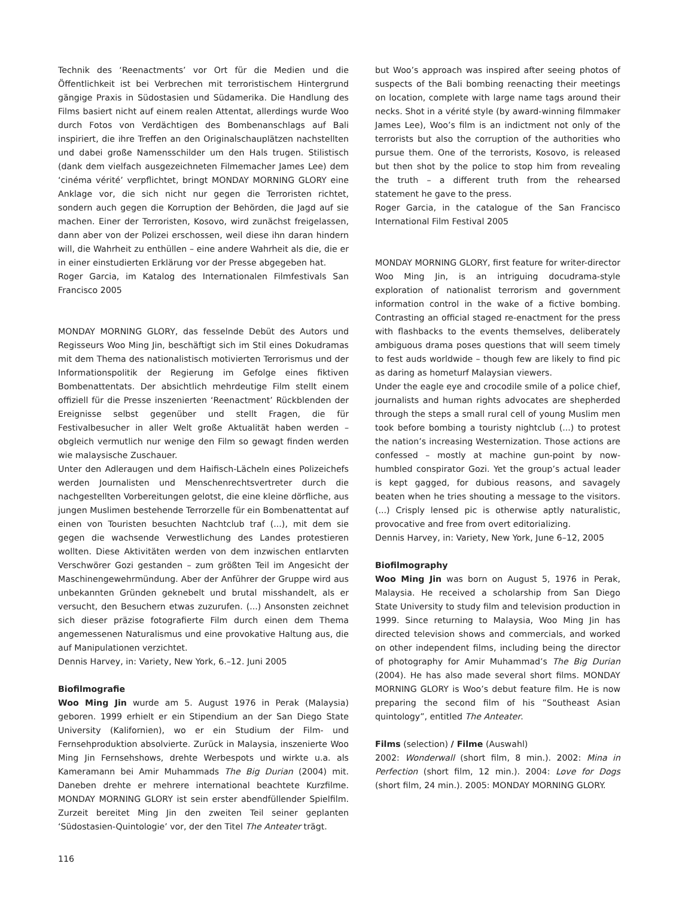Technik des ‘Reenactments’ vor Ort für die Medien und die Öffentlichkeit ist bei Verbrechen mit terroristischem Hintergrund gängige Praxis in Südostasien und Südamerika. Die Handlung des Films basiert nicht auf einem realen Attentat, allerdings wurde Woo durch Fotos von Verdächtigen des Bombenanschlags auf Bali inspiriert, die ihre Treffen an den Originalschauplätzen nachstellten und dabei große Namensschilder um den Hals trugen. Stilistisch (dank dem vielfach ausgezeichneten Filmemacher James Lee) dem ‘cinéma vérité’ verpflichtet, bringt MONDAY MORNING GLORY eine Anklage vor, die sich nicht nur gegen die Terroristen richtet, sondern auch gegen die Korruption der Behörden, die Jagd auf sie machen. Einer der Terroristen, Kosovo, wird zunächst freigelassen, dann aber von der Polizei erschossen, weil diese ihn daran hindern will, die Wahrheit zu enthüllen – eine andere Wahrheit als die, die er in einer einstudierten Erklärung vor der Presse abgegeben hat.
Roger Garcia, im Katalog des Internationalen Filmfestivals San Francisco 2005
MONDAY MORNING GLORY, das fesselnde Debüt des Autors und Regisseurs Woo Ming Jin, beschäftigt sich im Stil eines Dokudramas mit dem Thema des nationalistisch motivierten Terrorismus und der Informationspolitik der Regierung im Gefolge eines fiktiven Bombenattentats. Der absichtlich mehrdeutige Film stellt einem offiziell für die Presse inszenierten ‘Reenactment’ Rückblenden der Ereignisse selbst gegenüber und stellt Fragen, die für Festivalbesucher in aller Welt große Aktualität haben werden – obgleich vermutlich nur wenige den Film so gewagt finden werden wie malaysische Zuschauer.
Unter den Adleraugen und dem Haifisch-Lächeln eines Polizeichefs werden Journalisten und Menschenrechtsvertreter durch die nachgestellten Vorbereitungen gelotst, die eine kleine dörfliche, aus jungen Muslimen bestehende Terrorzelle für ein Bombenattentat auf einen von Touristen besuchten Nachtclub traf (...), mit dem sie gegen die wachsende Verwestlichung des Landes protestieren wollten. Diese Aktivitäten werden von dem inzwischen entlarvten Verschwörer Gozi gestanden – zum größten Teil im Angesicht der Maschinengewehrmündung. Aber der Anführer der Gruppe wird aus unbekannten Gründen geknebelt und brutal misshandelt, als er versucht, den Besuchern etwas zuzurufen. (...) Ansonsten zeichnet sich dieser präzise fotografierte Film durch einen dem Thema angemessenen Naturalismus und eine provokative Haltung aus, die auf Manipulationen verzichtet.
Dennis Harvey, in: Variety, New York, 6.–12. Juni 2005
Biofilmografie
Woo Ming Jin wurde am 5. August 1976 in Perak (Malaysia) geboren. 1999 erhielt er ein Stipendium an der San Diego State University (Kalifornien), wo er ein Studium der Film- und Fernsehproduktion absolvierte. Zurück in Malaysia, inszenierte Woo Ming Jin Fernsehshows, drehte Werbespots und wirkte u.a. als Kameramann bei Amir Muhammads The Big Durian (2004) mit. Daneben drehte er mehrere international beachtete Kurzfilme. MONDAY MORNING GLORY ist sein erster abendfüllender Spielfilm. Zurzeit bereitet Ming Jin den zweiten Teil seiner geplanten ‘Südostasien-Quintologie’ vor, der den Titel The Anteater trägt.
but Woo’s approach was inspired after seeing photos of suspects of the Bali bombing reenacting their meetings on location, complete with large name tags around their necks. Shot in a vérité style (by award-winning filmmaker James Lee), Woo’s film is an indictment not only of the terrorists but also the corruption of the authorities who pursue them. One of the terrorists, Kosovo, is released but then shot by the police to stop him from revealing the truth – a different truth from the rehearsed statement he gave to the press.
Roger Garcia, in the catalogue of the San Francisco International Film Festival 2005
MONDAY MORNING GLORY, first feature for writer-director Woo Ming Jin, is an intriguing docudrama-style exploration of nationalist terrorism and government information control in the wake of a fictive bombing. Contrasting an official staged re-enactment for the press with flashbacks to the events themselves, deliberately ambiguous drama poses questions that will seem timely to fest auds worldwide – though few are likely to find pic as daring as hometurf Malaysian viewers.
Under the eagle eye and crocodile smile of a police chief, journalists and human rights advocates are shepherded through the steps a small rural cell of young Muslim men took before bombing a touristy nightclub (...) to protest the nation’s increasing Westernization. Those actions are confessed – mostly at machine gun-point by now-humbled conspirator Gozi. Yet the group’s actual leader is kept gagged, for dubious reasons, and savagely beaten when he tries shouting a message to the visitors. (...) Crisply lensed pic is otherwise aptly naturalistic, provocative and free from overt editorializing.
Dennis Harvey, in: Variety, New York, June 6–12, 2005
Biofilmography
Woo Ming Jin was born on August 5, 1976 in Perak, Malaysia. He received a scholarship from San Diego State University to study film and television production in 1999. Since returning to Malaysia, Woo Ming Jin has directed television shows and commercials, and worked on other independent films, including being the director of photography for Amir Muhammad’s The Big Durian (2004). He has also made several short films. MONDAY MORNING GLORY is Woo’s debut feature film. He is now preparing the second film of his ”Southeast Asian quintology”, entitled The Anteater.
Films (selection) / Filme (Auswahl)
2002: Wonderwall (short film, 8 min.). 2002: Mina in Perfection (short film, 12 min.). 2004: Love for Dogs (short film, 24 min.). 2005: MONDAY MORNING GLORY.
116